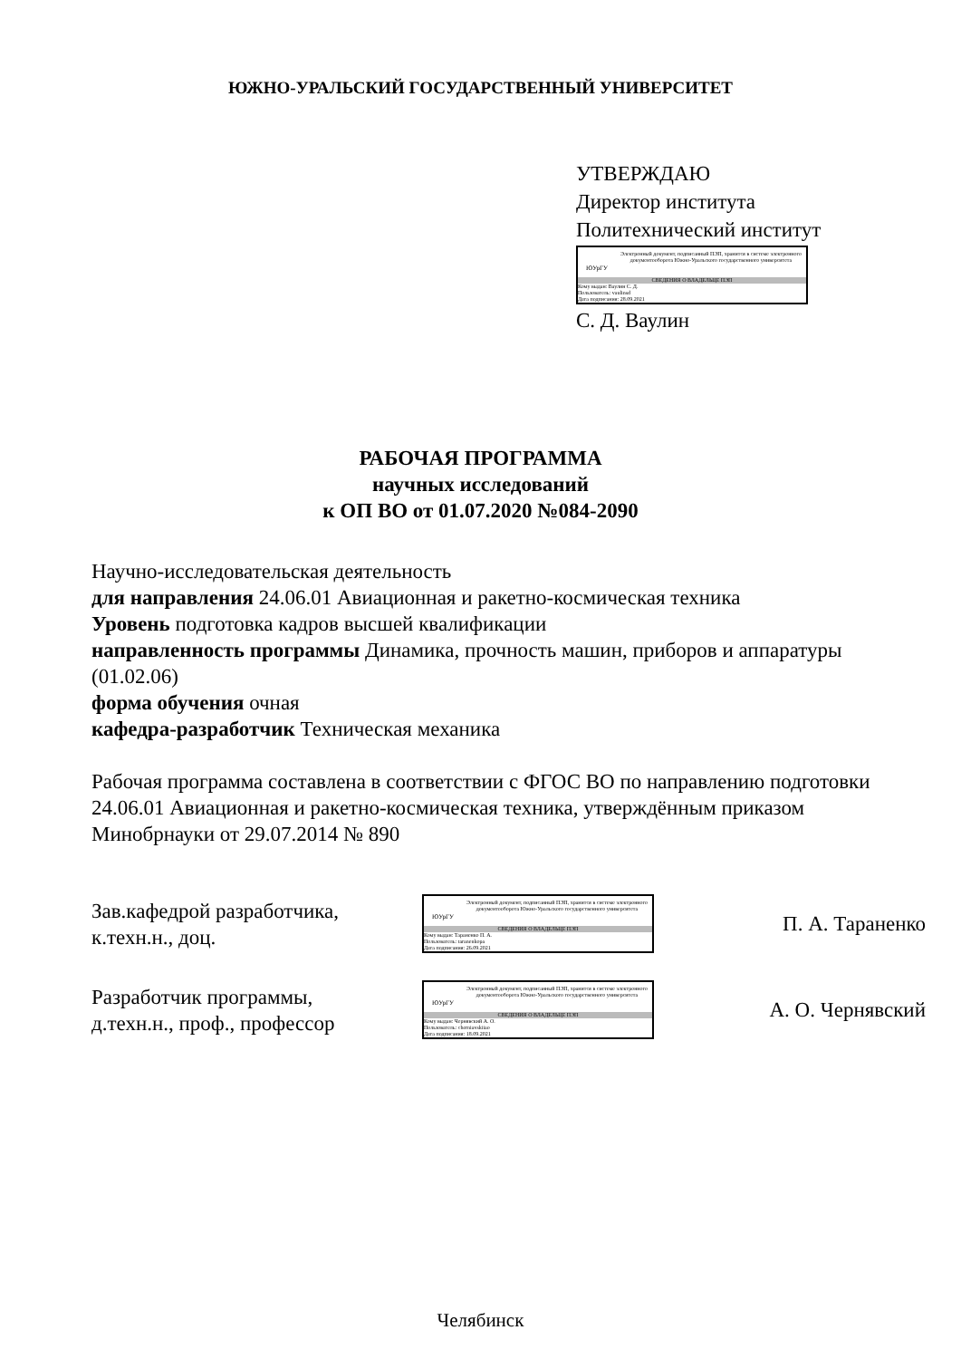ЮЖНО-УРАЛЬСКИЙ ГОСУДАРСТВЕННЫЙ УНИВЕРСИТЕТ
УТВЕРЖДАЮ
Директор института
Политехнический институт
ЮУрГУ
Электронный документ, подписанный ПЭП, хранится в системе электронного документооборота Южно-Уральского государственного университета
СВЕДЕНИЯ О ВЛАДЕЛЬЦЕ ПЭП
Кому выдан: Ваулин С. Д.
Пользователь: vaulinsd
Дата подписания: 28.09.2021
С. Д. Ваулин
РАБОЧАЯ ПРОГРАММА
научных исследований
к ОП ВО от 01.07.2020 №084-2090
Научно-исследовательская деятельность
для направления 24.06.01 Авиационная и ракетно-космическая техника
Уровень подготовка кадров высшей квалификации
направленность программы Динамика, прочность машин, приборов и аппаратуры (01.02.06)
форма обучения очная
кафедра-разработчик Техническая механика
Рабочая программа составлена в соответствии с ФГОС ВО по направлению подготовки 24.06.01 Авиационная и ракетно-космическая техника, утверждённым приказом Минобрнауки от 29.07.2014 № 890
Зав.кафедрой разработчика,
к.техн.н., доц.
ЮУрГУ
Электронный документ, подписанный ПЭП, хранится в системе электронного документооборота Южно-Уральского государственного университета
СВЕДЕНИЯ О ВЛАДЕЛЬЦЕ ПЭП
Кому выдан: Тараненко П. А.
Пользователь: taranenkopa
Дата подписания: 26.09.2021
П. А. Тараненко
Разработчик программы,
д.техн.н., проф., профессор
ЮУрГУ
Электронный документ, подписанный ПЭП, хранится в системе электронного документооборота Южно-Уральского государственного университета
СВЕДЕНИЯ О ВЛАДЕЛЬЦЕ ПЭП
Кому выдан: Чернявский А. О.
Пользователь: cherniavskiiao
Дата подписания: 18.09.2021
А. О. Чернявский
Челябинск